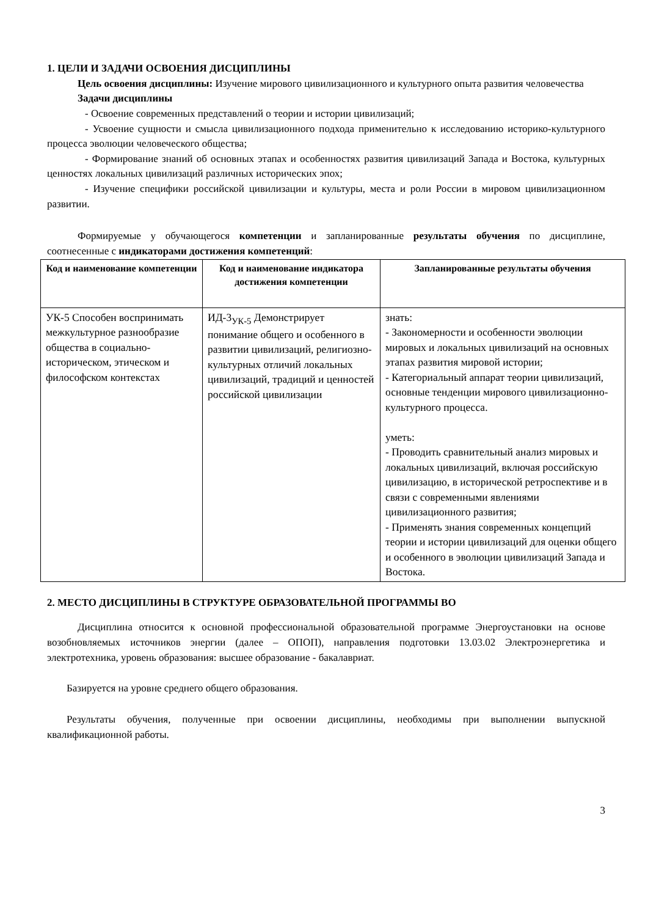1. ЦЕЛИ И ЗАДАЧИ ОСВОЕНИЯ ДИСЦИПЛИНЫ
Цель освоения дисциплины: Изучение мирового цивилизационного и культурного опыта развития человечества
Задачи дисциплины
- Освоение современных представлений о теории и истории цивилизаций;
- Усвоение сущности и смысла цивилизационного подхода применительно к исследованию историко-культурного процесса эволюции человеческого общества;
- Формирование знаний об основных этапах и особенностях развития цивилизаций Запада и Востока, культурных ценностях локальных цивилизаций различных исторических эпох;
- Изучение специфики российской цивилизации и культуры, места и роли России в мировом цивилизационном развитии.
Формируемые у обучающегося компетенции и запланированные результаты обучения по дисциплине, соотнесенные с индикаторами достижения компетенций:
| Код и наименование компетенции | Код и наименование индикатора достижения компетенции | Запланированные результаты обучения |
| --- | --- | --- |
| УК-5 Способен воспринимать межкультурное разнообразие общества в социально-историческом, этическом и философском контекстах | ИД-3<sub>УК-5</sub> Демонстрирует понимание общего и особенного в развитии цивилизаций, религиозно-культурных отличий локальных цивилизаций, традиций и ценностей российской цивилизации | знать: - Закономерности и особенности эволюции мировых и локальных цивилизаций на основных этапах развития мировой истории; - Категориальный аппарат теории цивилизаций, основные тенденции мирового цивилизационно-культурного процесса. уметь: - Проводить сравнительный анализ мировых и локальных цивилизаций, включая российскую цивилизацию, в исторической ретроспективе и в связи с современными явлениями цивилизационного развития; - Применять знания современных концепций теории и истории цивилизаций для оценки общего и особенного в эволюции цивилизаций Запада и Востока. |
2. МЕСТО ДИСЦИПЛИНЫ В СТРУКТУРЕ ОБРАЗОВАТЕЛЬНОЙ ПРОГРАММЫ ВО
Дисциплина относится к основной профессиональной образовательной программе Энергоустановки на основе возобновляемых источников энергии (далее – ОПОП), направления подготовки 13.03.02 Электроэнергетика и электротехника, уровень образования: высшее образование - бакалавриат.
Базируется на уровне среднего общего образования.
Результаты обучения, полученные при освоении дисциплины, необходимы при выполнении выпускной квалификационной работы.
3